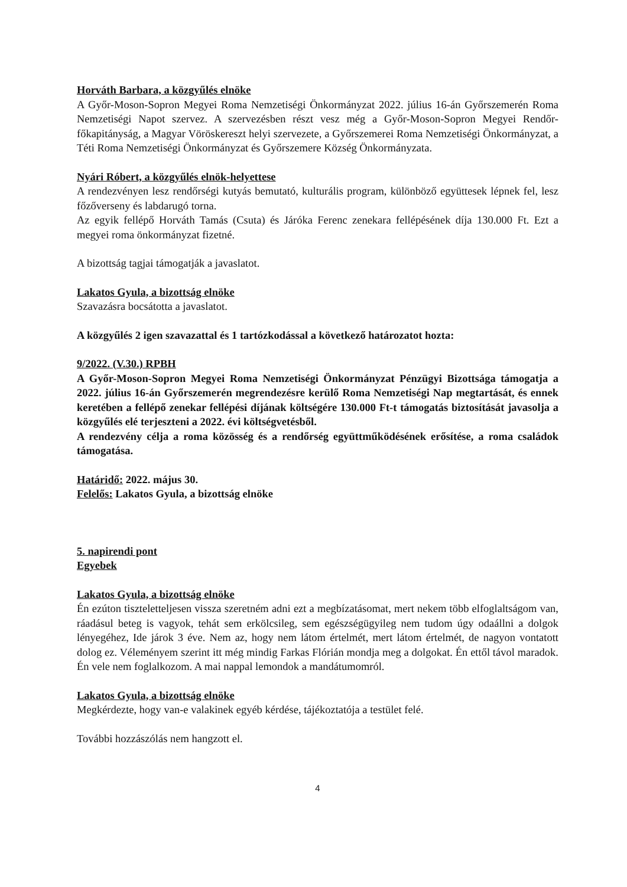Horváth Barbara, a közgyűlés elnöke
A Győr-Moson-Sopron Megyei Roma Nemzetiségi Önkormányzat 2022. július 16-án Győrszemerén Roma Nemzetiségi Napot szervez. A szervezésben részt vesz még a Győr-Moson-Sopron Megyei Rendőr-főkapitányság, a Magyar Vöröskereszt helyi szervezete, a Győrszemerei Roma Nemzetiségi Önkormányzat, a Téti Roma Nemzetiségi Önkormányzat és Győrszemere Község Önkormányzata.
Nyári Róbert, a közgyűlés elnök-helyettese
A rendezvényen lesz rendőrségi kutyás bemutató, kulturális program, különböző együttesek lépnek fel, lesz főzőverseny és labdarugó torna.
Az egyik fellépő Horváth Tamás (Csuta) és Járóka Ferenc zenekara fellépésének díja 130.000 Ft. Ezt a megyei roma önkormányzat fizetné.
A bizottság tagjai támogatják a javaslatot.
Lakatos Gyula, a bizottság elnöke
Szavazásra bocsátotta a javaslatot.
A közgyűlés 2 igen szavazattal és 1 tartózkodással a következő határozatot hozta:
9/2022. (V.30.) RPBH
A Győr-Moson-Sopron Megyei Roma Nemzetiségi Önkormányzat Pénzügyi Bizottsága támogatja a 2022. július 16-án Győrszemerén megrendezésre kerülő Roma Nemzetiségi Nap megtartását, és ennek keretében a fellépő zenekar fellépési díjának költségére 130.000 Ft-t támogatás biztosítását javasolja a közgyűlés elé terjeszteni a 2022. évi költségvetésből.
A rendezvény célja a roma közösség és a rendőrség együttműködésének erősítése, a roma családok támogatása.
Határidő: 2022. május 30.
Felelős: Lakatos Gyula, a bizottság elnöke
5. napirendi pont
Egyebek
Lakatos Gyula, a bizottság elnöke
Én ezúton tiszteletteljesen vissza szeretném adni ezt a megbízatásomat, mert nekem több elfoglaltságom van, ráadásul beteg is vagyok, tehát sem erkölcsileg, sem egészségügyileg nem tudom úgy odaállni a dolgok lényegéhez, Ide járok 3 éve. Nem az, hogy nem látom értelmét, mert látom értelmét, de nagyon vontatott dolog ez. Véleményem szerint itt még mindig Farkas Flórián mondja meg a dolgokat. Én ettől távol maradok. Én vele nem foglalkozom. A mai nappal lemondok a mandátumomról.
Lakatos Gyula, a bizottság elnöke
Megkérdezte, hogy van-e valakinek egyéb kérdése, tájékoztatója a testület felé.
További hozzászólás nem hangzott el.
4